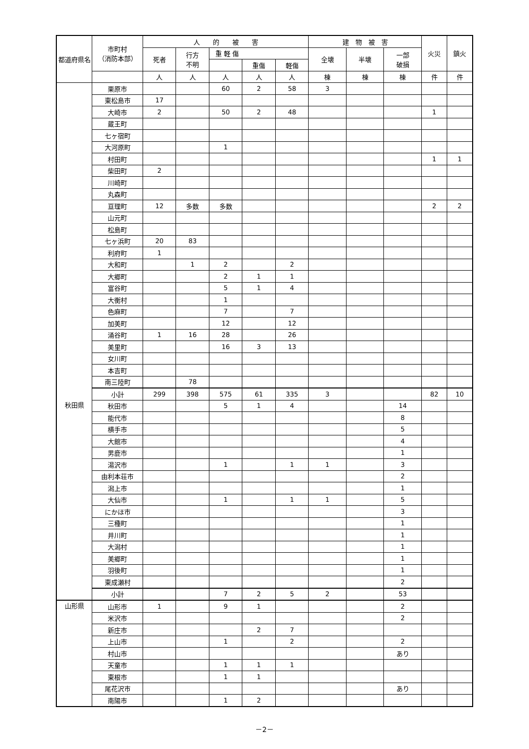| 都道府県名 | 市町村 （消防本部） | 人 的 被 害 | | | | | 建 物 被 害 | | | 火災 | 鎮火 |
| --- | --- | --- | --- | --- | --- | --- | --- | --- | --- | --- | --- |
| | | 死者 | 行方 不明 | 重 軽 傷 | | | 全壊 | 半壊 | 一部 破損 | | |
| | | | | | 重傷 | 軽傷 | | | | | |
| | | 人 | 人 | 人 | 人 | 人 | 棟 | 棟 | 棟 | 件 | 件 |
| | 栗原市 | | | 60 | 2 | 58 | 3 | | | | |
| | 東松島市 | 17 | | | | | | | | | |
| | 大崎市 | 2 | | 50 | 2 | 48 | | | | 1 | |
| | 蔵王町 | | | | | | | | | | |
| | 七ヶ宿町 | | | | | | | | | | |
| | 大河原町 | | | 1 | | | | | | | |
| | 村田町 | | | | | | | | | 1 | 1 |
| | 柴田町 | 2 | | | | | | | | | |
| | 川崎町 | | | | | | | | | | |
| | 丸森町 | | | | | | | | | | |
| | 亘理町 | 12 | 多数 | 多数 | | | | | | 2 | 2 |
| | 山元町 | | | | | | | | | | |
| | 松島町 | | | | | | | | | | |
| | 七ヶ浜町 | 20 | 83 | | | | | | | | |
| | 利府町 | 1 | | | | | | | | | |
| | 大和町 | | 1 | 2 | | 2 | | | | | |
| | 大郷町 | | | 2 | 1 | 1 | | | | | |
| | 富谷町 | | | 5 | 1 | 4 | | | | | |
| | 大衡村 | | | 1 | | | | | | | |
| | 色麻町 | | | 7 | | 7 | | | | | |
| | 加美町 | | | 12 | | 12 | | | | | |
| | 涌谷町 | 1 | 16 | 28 | | 26 | | | | | |
| | 美里町 | | | 16 | 3 | 13 | | | | | |
| | 女川町 | | | | | | | | | | |
| | 本吉町 | | | | | | | | | | |
| | 南三陸町 | | 78 | | | | | | | | |
| | 小計 | 299 | 398 | 575 | 61 | 335 | 3 | | | 82 | 10 |
| 秋田県 | 秋田市 | | | 5 | 1 | 4 | | | 14 | | |
| | 能代市 | | | | | | | | 8 | | |
| | 横手市 | | | | | | | | 5 | | |
| | 大館市 | | | | | | | | 4 | | |
| | 男鹿市 | | | | | | | | 1 | | |
| | 湯沢市 | | | 1 | | 1 | 1 | | 3 | | |
| | 由利本荘市 | | | | | | | | 2 | | |
| | 潟上市 | | | | | | | | 1 | | |
| | 大仙市 | | | 1 | | 1 | 1 | | 5 | | |
| | にかほ市 | | | | | | | | 3 | | |
| | 三種町 | | | | | | | | 1 | | |
| | 井川町 | | | | | | | | 1 | | |
| | 大潟村 | | | | | | | | 1 | | |
| | 美郷町 | | | | | | | | 1 | | |
| | 羽後町 | | | | | | | | 1 | | |
| | 東成瀬村 | | | | | | | | 2 | | |
| | 小計 | | | 7 | 2 | 5 | 2 | | 53 | | |
| 山形県 | 山形市 | 1 | | 9 | 1 | | | | 2 | | |
| | 米沢市 | | | | | | | | 2 | | |
| | 新庄市 | | | | 2 | 7 | | | | | |
| | 上山市 | | | 1 | | 2 | | | 2 | | |
| | 村山市 | | | | | | | | あり | | |
| | 天童市 | | | 1 | 1 | 1 | | | | | |
| | 東根市 | | | 1 | 1 | | | | | | |
| | 尾花沢市 | | | | | | | | あり | | |
| | 南陽市 | | | 1 | 2 | | | | | | |
－2－